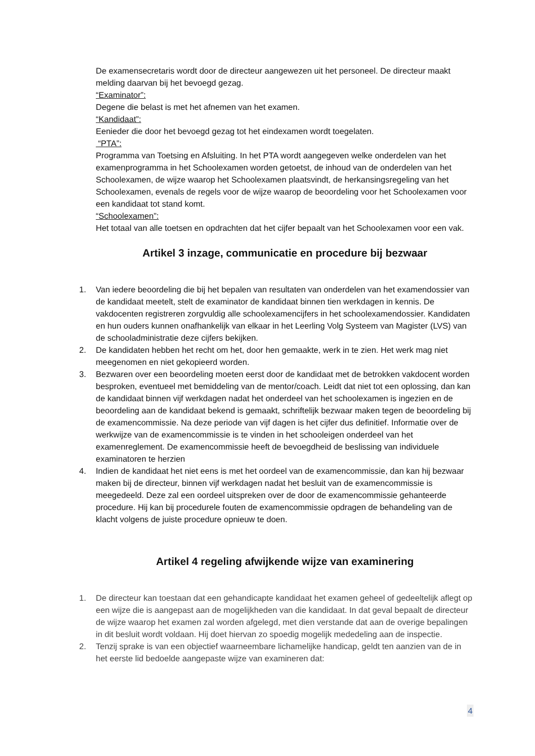De examensecretaris wordt door de directeur aangewezen uit het personeel. De directeur maakt melding daarvan bij het bevoegd gezag.
“Examinator”:
Degene die belast is met het afnemen van het examen.
“Kandidaat”:
Eenieder die door het bevoegd gezag tot het eindexamen wordt toegelaten.
“PTA”:
Programma van Toetsing en Afsluiting. In het PTA wordt aangegeven welke onderdelen van het examenprogramma in het Schoolexamen worden getoetst, de inhoud van de onderdelen van het Schoolexamen, de wijze waarop het Schoolexamen plaatsvindt, de herkansingsregeling van het Schoolexamen, evenals de regels voor de wijze waarop de beoordeling voor het Schoolexamen voor een kandidaat tot stand komt.
“Schoolexamen”:
Het totaal van alle toetsen en opdrachten dat het cijfer bepaalt van het Schoolexamen voor een vak.
Artikel 3 inzage, communicatie en procedure bij bezwaar
1. Van iedere beoordeling die bij het bepalen van resultaten van onderdelen van het examendossier van de kandidaat meetelt, stelt de examinator de kandidaat binnen tien werkdagen in kennis. De vakdocenten registreren zorgvuldig alle schoolexamencijfers in het schoolexamendossier. Kandidaten en hun ouders kunnen onafhankelijk van elkaar in het Leerling Volg Systeem van Magister (LVS) van de schooladministratie deze cijfers bekijken.
2. De kandidaten hebben het recht om het, door hen gemaakte, werk in te zien. Het werk mag niet meegenomen en niet gekopieerd worden.
3. Bezwaren over een beoordeling moeten eerst door de kandidaat met de betrokken vakdocent worden besproken, eventueel met bemiddeling van de mentor/coach. Leidt dat niet tot een oplossing, dan kan de kandidaat binnen vijf werkdagen nadat het onderdeel van het schoolexamen is ingezien en de beoordeling aan de kandidaat bekend is gemaakt, schriftelijk bezwaar maken tegen de beoordeling bij de examencommissie. Na deze periode van vijf dagen is het cijfer dus definitief. Informatie over de werkwijze van de examencommissie is te vinden in het schooleigen onderdeel van het examenreglement. De examencommissie heeft de bevoegdheid de beslissing van individuele examinatoren te herzien
4. Indien de kandidaat het niet eens is met het oordeel van de examencommissie, dan kan hij bezwaar maken bij de directeur, binnen vijf werkdagen nadat het besluit van de examencommissie is meegedeeld. Deze zal een oordeel uitspreken over de door de examencommissie gehanteerde procedure. Hij kan bij procedurele fouten de examencommissie opdragen de behandeling van de klacht volgens de juiste procedure opnieuw te doen.
Artikel 4 regeling afwijkende wijze van examinering
1. De directeur kan toestaan dat een gehandicapte kandidaat het examen geheel of gedeeltelijk aflegt op een wijze die is aangepast aan de mogelijkheden van die kandidaat. In dat geval bepaalt de directeur de wijze waarop het examen zal worden afgelegd, met dien verstande dat aan de overige bepalingen in dit besluit wordt voldaan. Hij doet hiervan zo spoedig mogelijk mededeling aan de inspectie.
2. Tenzij sprake is van een objectief waarneembare lichamelijke handicap, geldt ten aanzien van de in het eerste lid bedoelde aangepaste wijze van examineren dat:
4